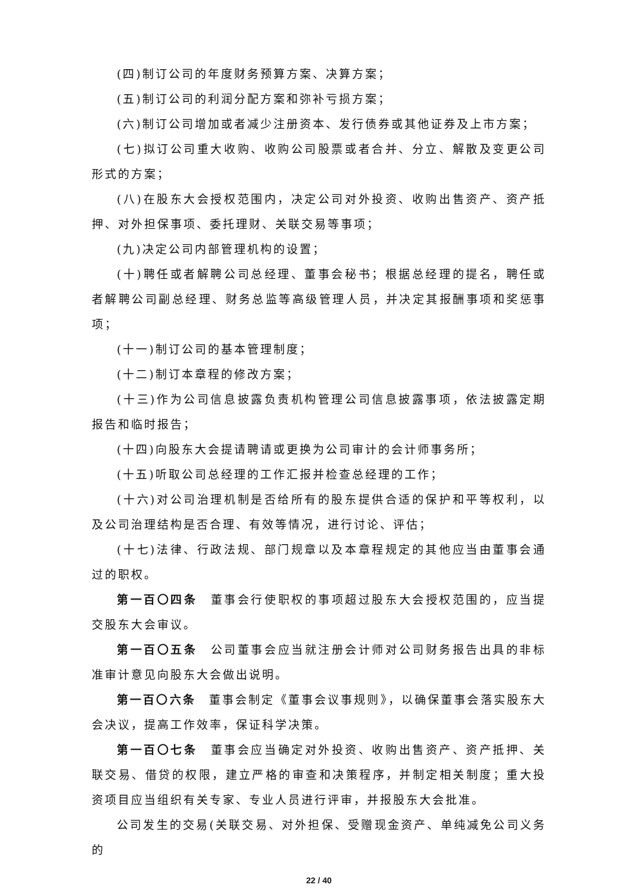(四)制订公司的年度财务预算方案、决算方案；
(五)制订公司的利润分配方案和弥补亏损方案；
(六)制订公司增加或者减少注册资本、发行债券或其他证券及上市方案；
(七)拟订公司重大收购、收购公司股票或者合并、分立、解散及变更公司形式的方案；
(八)在股东大会授权范围内，决定公司对外投资、收购出售资产、资产抵押、对外担保事项、委托理财、关联交易等事项；
(九)决定公司内部管理机构的设置；
(十)聘任或者解聘公司总经理、董事会秘书；根据总经理的提名，聘任或者解聘公司副总经理、财务总监等高级管理人员，并决定其报酬事项和奖惩事项；
(十一)制订公司的基本管理制度；
(十二)制订本章程的修改方案；
(十三)作为公司信息披露负责机构管理公司信息披露事项，依法披露定期报告和临时报告；
(十四)向股东大会提请聘请或更换为公司审计的会计师事务所；
(十五)听取公司总经理的工作汇报并检查总经理的工作；
(十六)对公司治理机制是否给所有的股东提供合适的保护和平等权利，以及公司治理结构是否合理、有效等情况，进行讨论、评估；
(十七)法律、行政法规、部门规章以及本章程规定的其他应当由董事会通过的职权。
第一百〇四条　董事会行使职权的事项超过股东大会授权范围的，应当提交股东大会审议。
第一百〇五条　公司董事会应当就注册会计师对公司财务报告出具的非标准审计意见向股东大会做出说明。
第一百〇六条　董事会制定《董事会议事规则》，以确保董事会落实股东大会决议，提高工作效率，保证科学决策。
第一百〇七条　董事会应当确定对外投资、收购出售资产、资产抵押、关联交易、借贷的权限，建立严格的审查和决策程序，并制定相关制度；重大投资项目应当组织有关专家、专业人员进行评审，并报股东大会批准。
公司发生的交易(关联交易、对外担保、受赠现金资产、单纯减免公司义务的
22 / 40